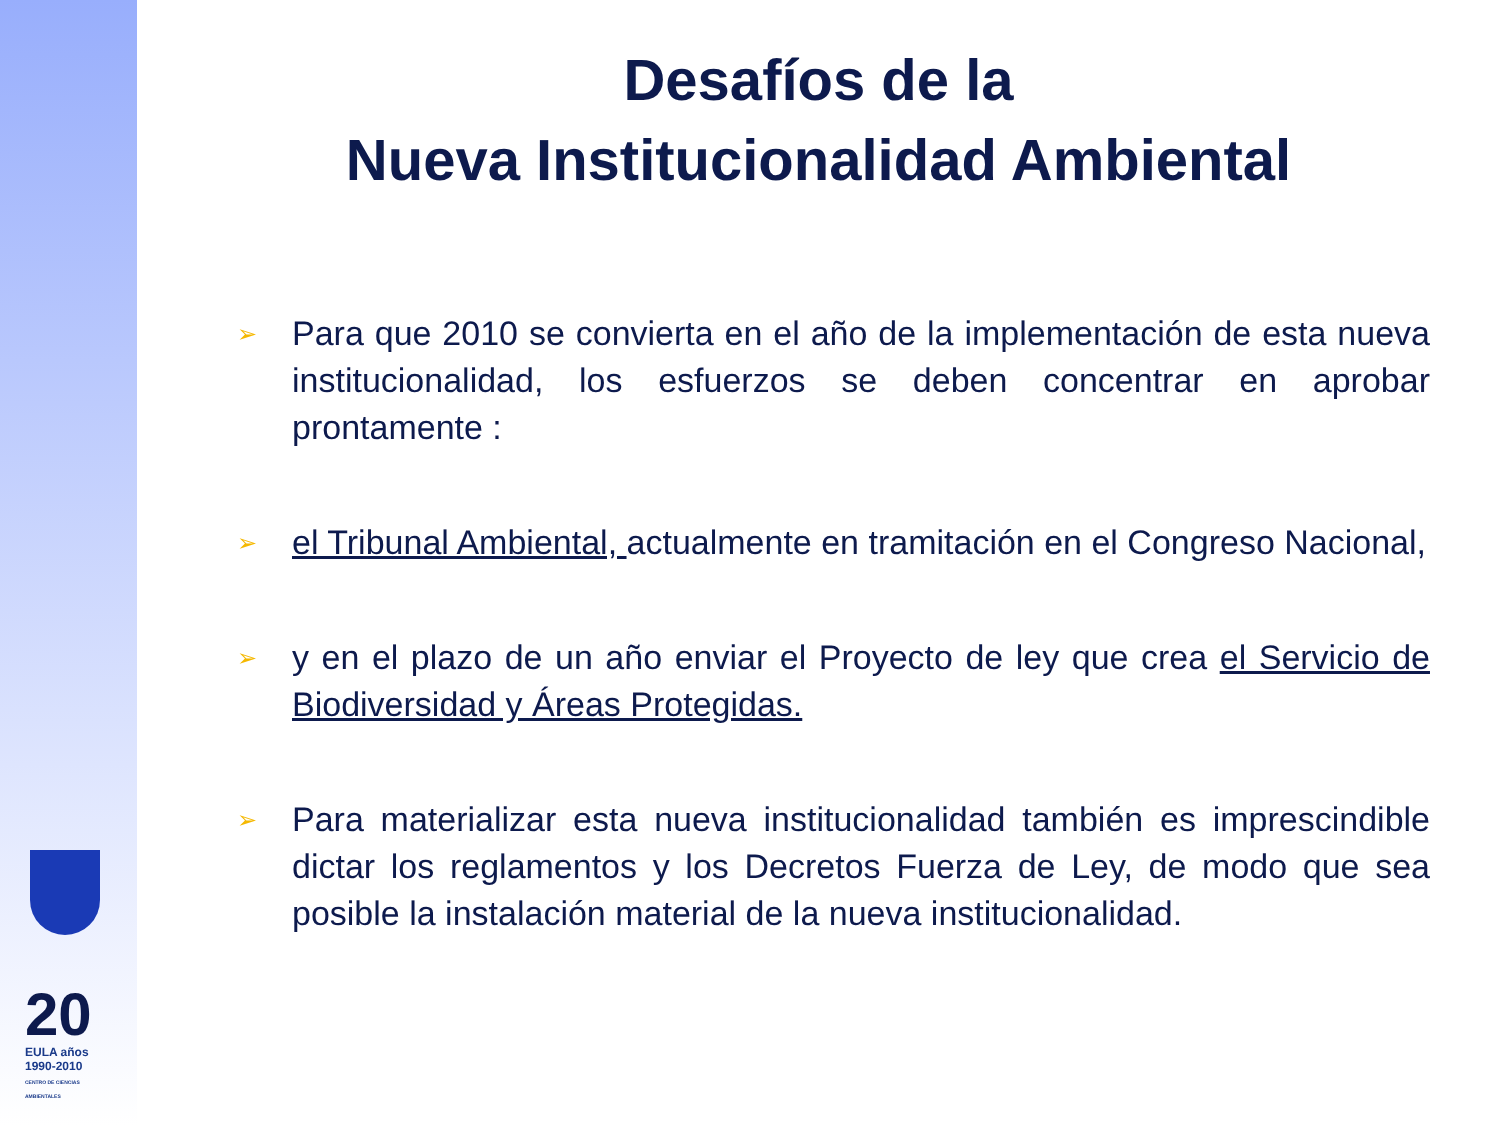20
EULA años 1990-2010
CENTRO DE CIENCIAS AMBIENTALES
Desafíos de la
Nueva Institucionalidad Ambiental
➢ Para que 2010 se convierta en el año de la implementación de esta nueva institucionalidad, los esfuerzos se deben concentrar en aprobar prontamente :
➢ el Tribunal Ambiental, actualmente en tramitación en el Congreso Nacional,
➢ y en el plazo de un año enviar el Proyecto de ley que crea el Servicio de Biodiversidad y Áreas Protegidas.
➢ Para materializar esta nueva institucionalidad también es imprescindible dictar los reglamentos y los Decretos Fuerza de Ley, de modo que sea posible la instalación material de la nueva institucionalidad.